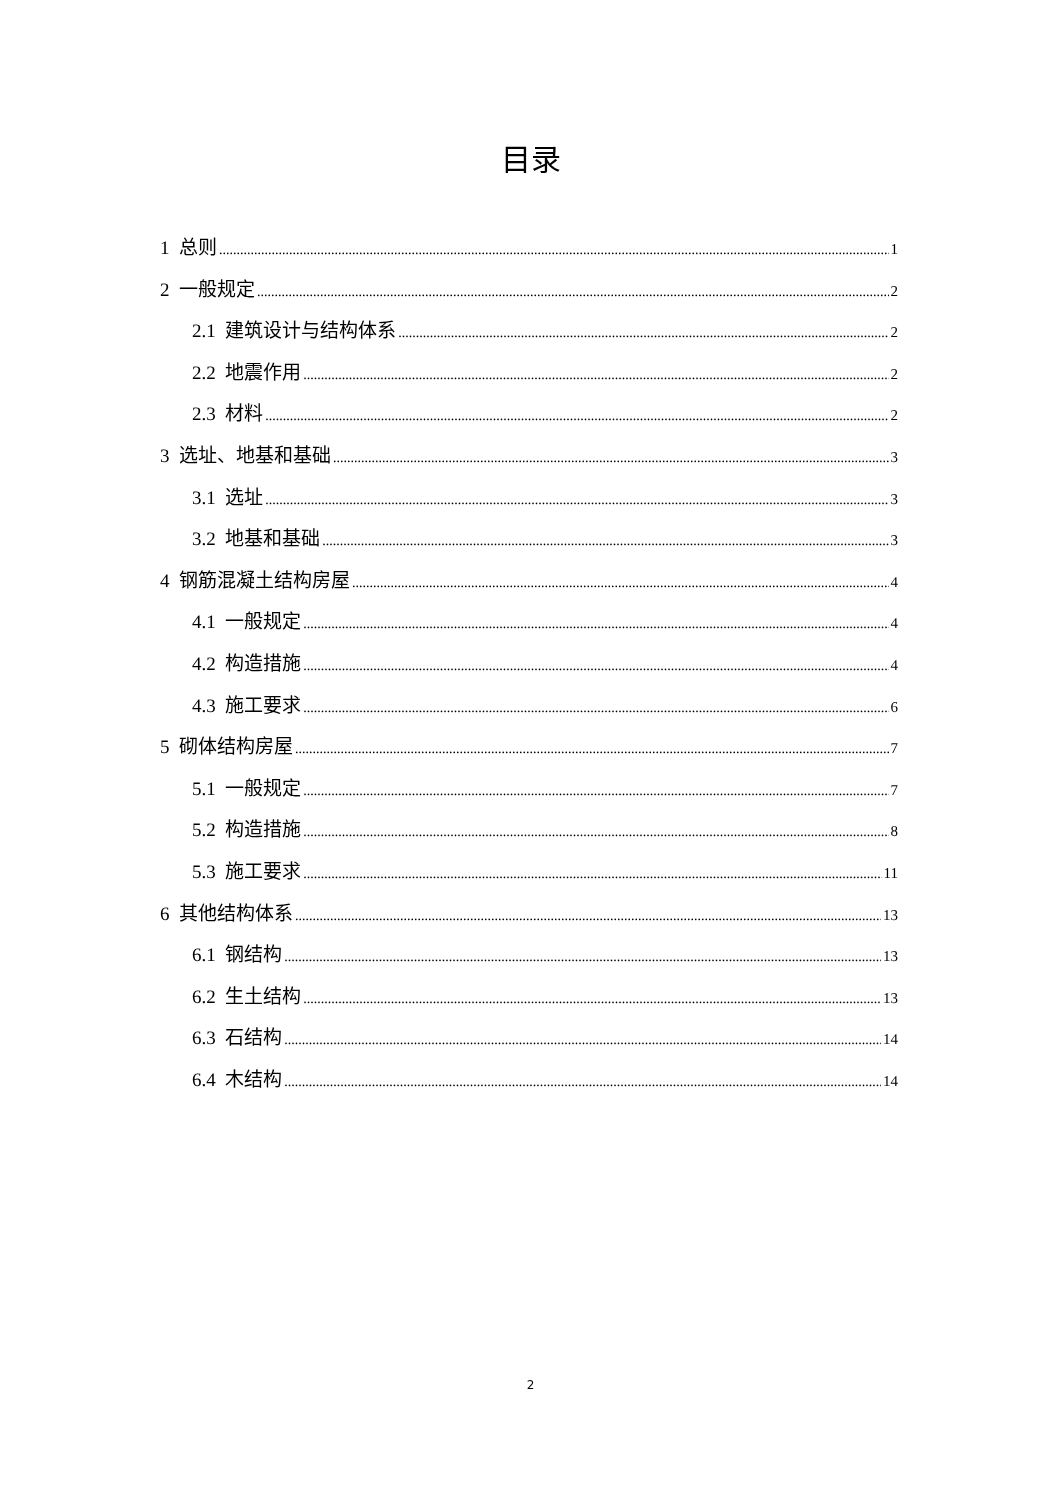目录
1 总则 1
2 一般规定 2
2.1 建筑设计与结构体系 2
2.2 地震作用 2
2.3 材料 2
3 选址、地基和基础 3
3.1 选址 3
3.2 地基和基础 3
4 钢筋混凝土结构房屋 4
4.1 一般规定 4
4.2 构造措施 4
4.3 施工要求 6
5 砌体结构房屋 7
5.1 一般规定 7
5.2 构造措施 8
5.3 施工要求 11
6 其他结构体系 13
6.1 钢结构 13
6.2 生土结构 13
6.3 石结构 14
6.4 木结构 14
2